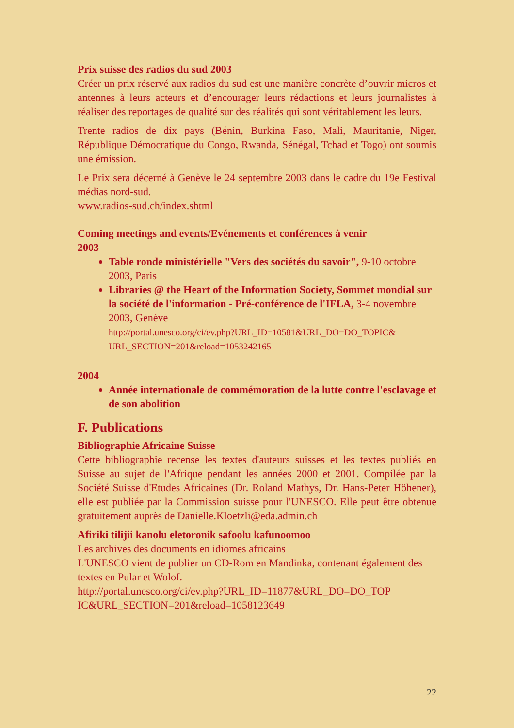Prix suisse des radios du sud 2003
Créer un prix réservé aux radios du sud est une manière concrète d’ouvrir micros et antennes à leurs acteurs et d’encourager leurs rédactions et leurs journalistes à réaliser des reportages de qualité sur des réalités qui sont véritablement les leurs.
Trente radios de dix pays (Bénin, Burkina Faso, Mali, Mauritanie, Niger, République Démocratique du Congo, Rwanda, Sénégal, Tchad et Togo) ont soumis une émission.
Le Prix sera décerné à Genève le 24 septembre 2003 dans le cadre du 19e Festival médias nord-sud.
www.radios-sud.ch/index.shtml
Coming meetings and events/Evénements et conférences à venir
2003
Table ronde ministérielle "Vers des sociétés du savoir", 9-10 octobre 2003, Paris
Libraries @ the Heart of the Information Society, Sommet mondial sur la société de l'information - Pré-conférence de l'IFLA, 3-4 novembre 2003, Genève
http://portal.unesco.org/ci/ev.php?URL_ID=10581&URL_DO=DO_TOPIC& URL_SECTION=201&reload=1053242165
2004
Année internationale de commémoration de la lutte contre l'esclavage et de son abolition
F. Publications
Bibliographie Africaine Suisse
Cette bibliographie recense les textes d'auteurs suisses et les textes publiés en Suisse au sujet de l'Afrique pendant les années 2000 et 2001. Compilée par la Société Suisse d'Etudes Africaines (Dr. Roland Mathys, Dr. Hans-Peter Höhener), elle est publiée par la Commission suisse pour l'UNESCO. Elle peut être obtenue gratuitement auprès de Danielle.Kloetzli@eda.admin.ch
Afiriki tilijii kanolu eletoronik safoolu kafunoomoo
Les archives des documents en idiomes africains
L'UNESCO vient de publier un CD-Rom en Mandinka, contenant également des textes en Pular et Wolof.
http://portal.unesco.org/ci/ev.php?URL_ID=11877&URL_DO=DO_TOP IC&URL_SECTION=201&reload=1058123649
22